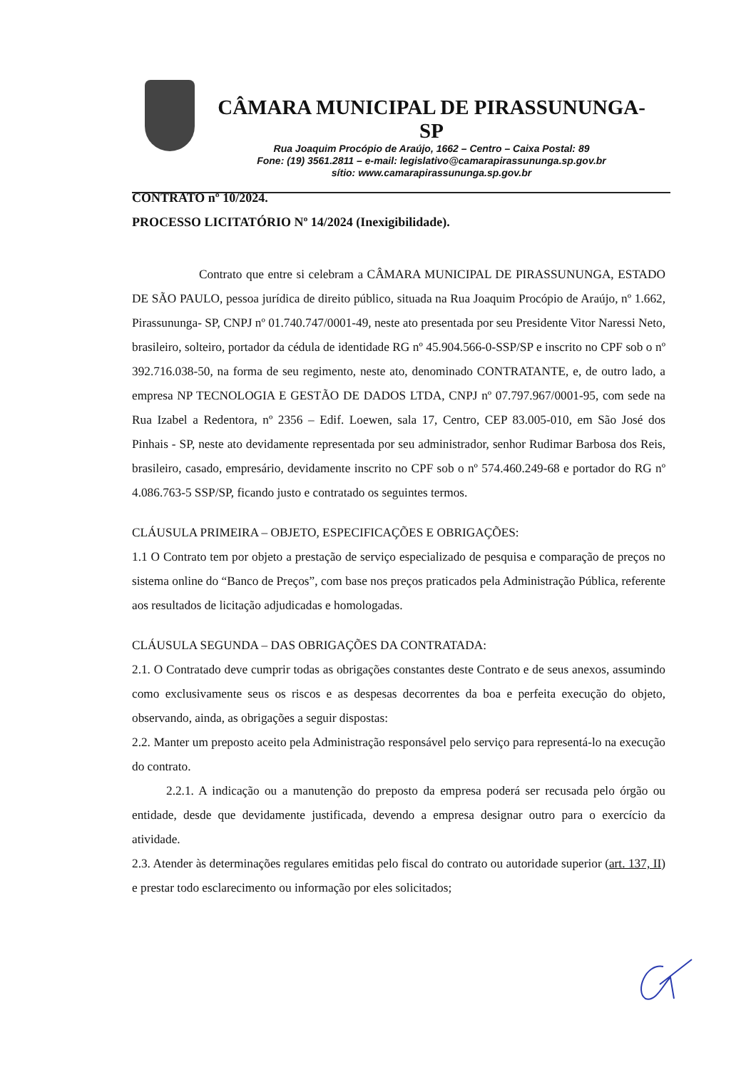CÂMARA MUNICIPAL DE PIRASSUNUNGA-SP
Rua Joaquim Procópio de Araújo, 1662 – Centro – Caixa Postal: 89
Fone: (19) 3561.2811 – e-mail: legislativo@camarapirassununga.sp.gov.br
sítio: www.camarapirassununga.sp.gov.br
CONTRATO nº 10/2024.
PROCESSO LICITATÓRIO Nº 14/2024 (Inexigibilidade).
Contrato que entre si celebram a CÂMARA MUNICIPAL DE PIRASSUNUNGA, ESTADO DE SÃO PAULO, pessoa jurídica de direito público, situada na Rua Joaquim Procópio de Araújo, nº 1.662, Pirassununga- SP, CNPJ nº 01.740.747/0001-49, neste ato presentada por seu Presidente Vitor Naressi Neto, brasileiro, solteiro, portador da cédula de identidade RG nº 45.904.566-0-SSP/SP e inscrito no CPF sob o nº 392.716.038-50, na forma de seu regimento, neste ato, denominado CONTRATANTE, e, de outro lado, a empresa NP TECNOLOGIA E GESTÃO DE DADOS LTDA, CNPJ nº 07.797.967/0001-95, com sede na Rua Izabel a Redentora, nº 2356 – Edif. Loewen, sala 17, Centro, CEP 83.005-010, em São José dos Pinhais - SP, neste ato devidamente representada por seu administrador, senhor Rudimar Barbosa dos Reis, brasileiro, casado, empresário, devidamente inscrito no CPF sob o nº 574.460.249-68 e portador do RG nº 4.086.763-5 SSP/SP, ficando justo e contratado os seguintes termos.
CLÁUSULA PRIMEIRA – OBJETO, ESPECIFICAÇÕES E OBRIGAÇÕES:
1.1 O Contrato tem por objeto a prestação de serviço especializado de pesquisa e comparação de preços no sistema online do “Banco de Preços”, com base nos preços praticados pela Administração Pública, referente aos resultados de licitação adjudicadas e homologadas.
CLÁUSULA SEGUNDA – DAS OBRIGAÇÕES DA CONTRATADA:
2.1. O Contratado deve cumprir todas as obrigações constantes deste Contrato e de seus anexos, assumindo como exclusivamente seus os riscos e as despesas decorrentes da boa e perfeita execução do objeto, observando, ainda, as obrigações a seguir dispostas:
2.2. Manter um preposto aceito pela Administração responsável pelo serviço para representá-lo na execução do contrato.
2.2.1. A indicação ou a manutenção do preposto da empresa poderá ser recusada pelo órgão ou entidade, desde que devidamente justificada, devendo a empresa designar outro para o exercício da atividade.
2.3. Atender às determinações regulares emitidas pelo fiscal do contrato ou autoridade superior (art. 137, II) e prestar todo esclarecimento ou informação por eles solicitados;